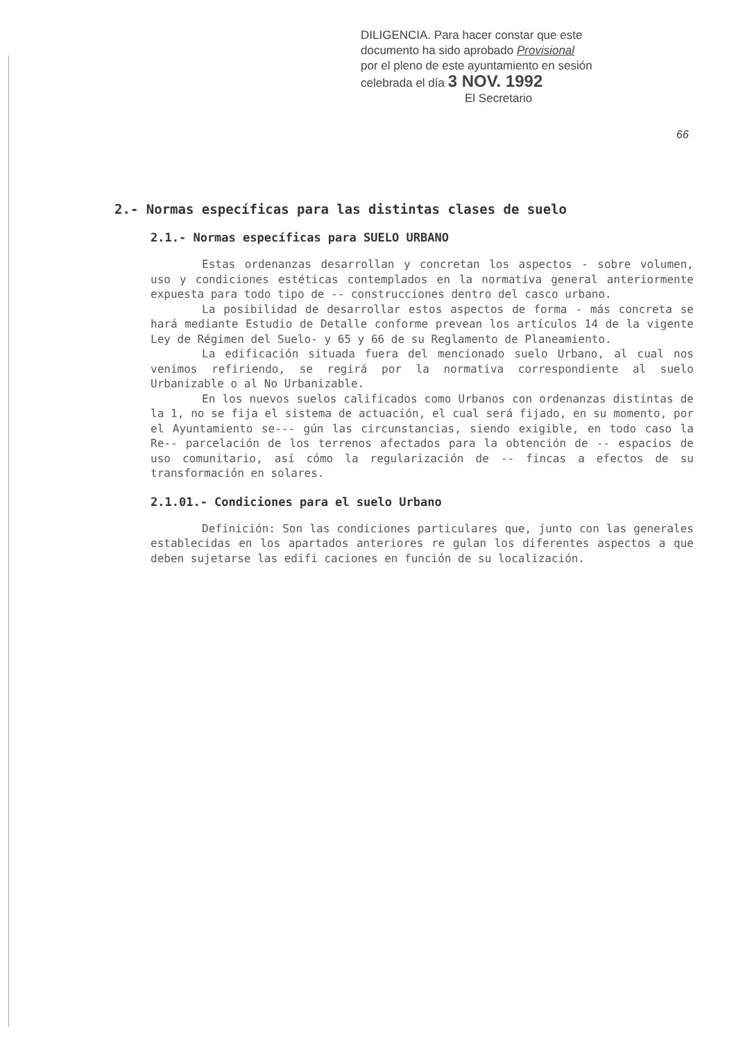DILIGENCIA. Para hacer constar que este
documento ha sido aprobado Provisional
por el pleno de este ayuntamiento en sesión
celebrada el día 3 NOV. 1992
El Secretario
66
2.- Normas específicas para las distintas clases de suelo
2.1.- Normas específicas para SUELO URBANO
Estas ordenanzas desarrollan y concretan los aspectos - sobre volumen, uso y condiciones estéticas contemplados en la normativa general anteriormente expuesta para todo tipo de -- construcciones dentro del casco urbano.
La posibilidad de desarrollar estos aspectos de forma - más concreta se hará mediante Estudio de Detalle conforme prevean los artículos 14 de la vigente Ley de Régimen del Suelo- y 65 y 66 de su Reglamento de Planeamiento.
La edificación situada fuera del mencionado suelo Urbano, al cual nos venimos refiriendo, se regirá por la normativa correspondiente al suelo Urbanizable o al No Urbanizable.
En los nuevos suelos calificados como Urbanos con ordenanzas distintas de la 1, no se fija el sistema de actuación, el cual será fijado, en su momento, por el Ayuntamiento se--- gún las circunstancias, siendo exigible, en todo caso la Re-- parcelación de los terrenos afectados para la obtención de -- espacios de uso comunitario, así cómo la regularización de -- fincas a efectos de su transformación en solares.
2.1.01.- Condiciones para el suelo Urbano
Definición: Son las condiciones particulares que, junto con las generales establecidas en los apartados anteriores re gulan los diferentes aspectos a que deben sujetarse las edifi caciones en función de su localización.